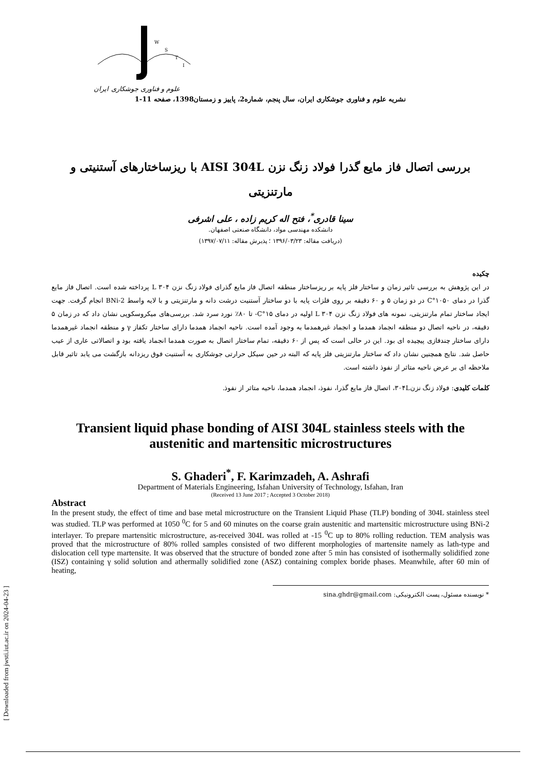[ Downloaded from jwsti.iut.ac.ir on 2024-04-23 ]
W
S
T
I
علوم و فناوری جوشکاری ایران
نشریه علوم و فناوری جوشکاری ایران، سال پنجم، شماره2، پاییز و زمستان1398، صفحه 11-1
بررسی اتصال فاز مایع گذرا فولاد زنگ نزن AISI 304L با ریزساختارهای آستنیتی و مارتنزیتی
سینا قادری<sup>*</sup>، فتح اله کریم زاده ، علی اشرفی
دانشکده مهندسی مواد، دانشگاه صنعتی اصفهان.
(دریافت مقاله: ۱۳۹۶/۰۳/۲۳ ؛ پذیرش مقاله: ۱۳۹۷/۰۷/۱۱)
چکیده
در این پژوهش به بررسی تاثیر زمان و ساختار فلز پایه بر ریزساختار منطقه اتصال فاز مایع گذرای فولاد زنگ نزن ۳۰۴ L پرداخته شده است. اتصال فاز مایع گذرا در دمای ۱۰۵۰°C در دو زمان ۵ و ۶۰ دقیقه بر روی فلزات پایه با دو ساختار آستنیت درشت دانه و مارتنزیتی و با لایه واسط BNi-2 انجام گرفت. جهت ایجاد ساختار تمام مارتنزیتی، نمونه های فولاد زنگ نزن ۳۰۴ L اولیه در دمای ۱۵°C- تا ۸۰٪ نورد سرد شد. بررسی‌های میکروسکوپی نشان داد که در زمان ۵ دقیقه، در ناحیه اتصال دو منطقه انجماد همدما و انجماد غیرهمدما به وجود آمده است. ناحیه انجماد همدما دارای ساختار تکفاز γ و منطقه انجماد غیرهمدما دارای ساختار چندفازی پیچیده ای بود. این در حالی است که پس از ۶۰ دقیقه، تمام ساختار اتصال به صورت همدما انجماد یافته بود و اتصالاتی عاری از عیب حاصل شد. نتایج همچنین نشان داد که ساختار مارتنزیتی فلز پایه که البته در حین سیکل حرارتی جوشکاری به آستنیت فوق ریزدانه بازگشت می یابد تاثیر قابل ملاحظه ای بر عرض ناحیه متاثر از نفوذ داشته است.
کلمات کلیدی: فولاد زنگ نزن۳۰۴L، اتصال فاز مایع گذرا، نفوذ، انجماد همدما، ناحیه متاثر از نفوذ.
Transient liquid phase bonding of AISI 304L stainless steels with the austenitic and martensitic microstructures
S. Ghaderi<sup>*</sup>, F. Karimzadeh, A. Ashrafi
Department of Materials Engineering, Isfahan University of Technology, Isfahan, Iran
(Received 13 June 2017 ; Accepted 3 October 2018)
Abstract
In the present study, the effect of time and base metal microstructure on the Transient Liquid Phase (TLP) bonding of 304L stainless steel was studied. TLP was performed at 1050 <sup>0</sup>C for 5 and 60 minutes on the coarse grain austenitic and martensitic microstructure using BNi-2 interlayer. To prepare martensitic microstructure, as-received 304L was rolled at -15 <sup>0</sup>C up to 80% rolling reduction. TEM analysis was proved that the microstructure of 80% rolled samples consisted of two different morphologies of martensite namely as lath-type and dislocation cell type martensite. It was observed that the structure of bonded zone after 5 min has consisted of isothermally solidified zone (ISZ) containing γ solid solution and athermally solidified zone (ASZ) containing complex boride phases. Meanwhile, after 60 min of heating,
* نویسنده مسئول، پست الکترونیکی: sina.ghdr@gmail.com